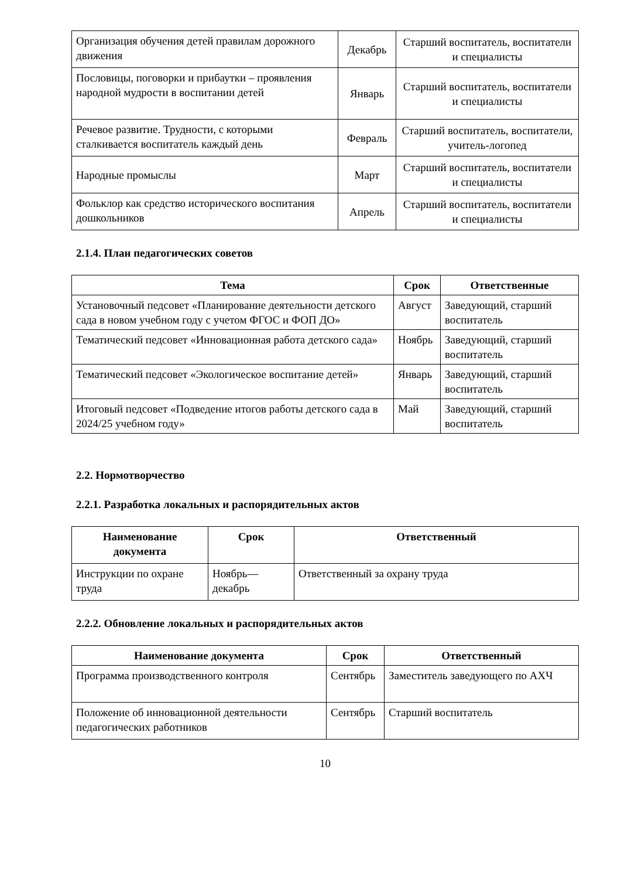| Организация обучения детей правилам дорожного движения | Декабрь | Старший воспитатель, воспитатели и специалисты |
| Пословицы, поговорки и прибаутки – проявления народной мудрости в воспитании детей | Январь | Старший воспитатель, воспитатели и специалисты |
| Речевое развитие. Трудности, с которыми сталкивается воспитатель каждый день | Февраль | Старший воспитатель, воспитатели, учитель-логопед |
| Народные промыслы | Март | Старший воспитатель, воспитатели и специалисты |
| Фольклор как средство исторического воспитания дошкольников | Апрель | Старший воспитатель, воспитатели и специалисты |
2.1.4. План педагогических советов
| Тема | Срок | Ответственные |
| --- | --- | --- |
| Установочный педсовет «Планирование деятельности детского сада в новом учебном году с учетом ФГОС и ФОП ДО» | Август | Заведующий, старший воспитатель |
| Тематический педсовет «Инновационная работа детского сада» | Ноябрь | Заведующий, старший воспитатель |
| Тематический педсовет «Экологическое воспитание детей» | Январь | Заведующий, старший воспитатель |
| Итоговый педсовет «Подведение итогов работы детского сада в 2024/25 учебном году» | Май | Заведующий, старший воспитатель |
2.2. Нормотворчество
2.2.1. Разработка локальных и распорядительных актов
| Наименование документа | Срок | Ответственный |
| --- | --- | --- |
| Инструкции по охране труда | Ноябрь— декабрь | Ответственный за охрану труда |
2.2.2. Обновление локальных и распорядительных актов
| Наименование документа | Срок | Ответственный |
| --- | --- | --- |
| Программа производственного контроля | Сентябрь | Заместитель заведующего по АХЧ |
| Положение об инновационной деятельности педагогических работников | Сентябрь | Старший воспитатель |
10